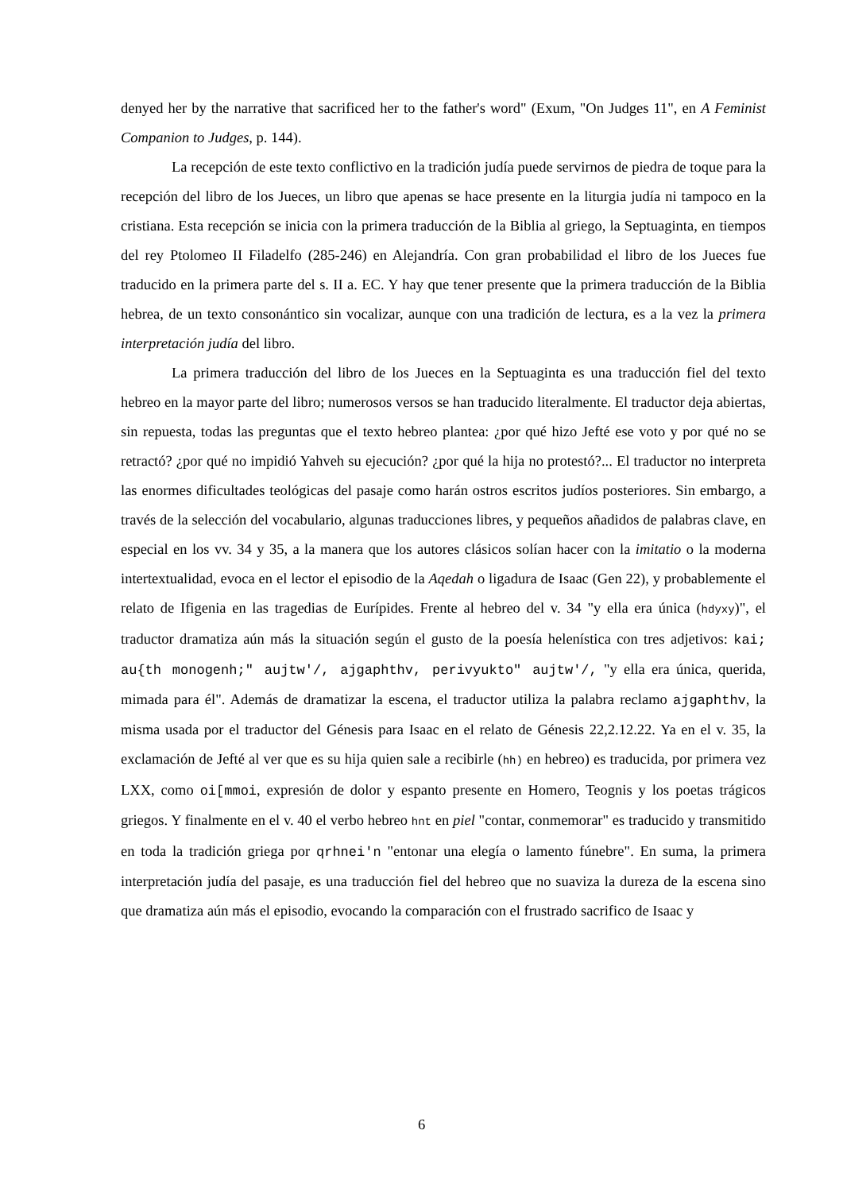denyed her by the narrative that sacrificed her to the father's word" (Exum, "On Judges 11", en A Feminist Companion to Judges, p. 144).
La recepción de este texto conflictivo en la tradición judía puede servirnos de piedra de toque para la recepción del libro de los Jueces, un libro que apenas se hace presente en la liturgia judía ni tampoco en la cristiana. Esta recepción se inicia con la primera traducción de la Biblia al griego, la Septuaginta, en tiempos del rey Ptolomeo II Filadelfo (285-246) en Alejandría. Con gran probabilidad el libro de los Jueces fue traducido en la primera parte del s. II a. EC. Y hay que tener presente que la primera traducción de la Biblia hebrea, de un texto consonántico sin vocalizar, aunque con una tradición de lectura, es a la vez la primera interpretación judía del libro.
La primera traducción del libro de los Jueces en la Septuaginta es una traducción fiel del texto hebreo en la mayor parte del libro; numerosos versos se han traducido literalmente. El traductor deja abiertas, sin repuesta, todas las preguntas que el texto hebreo plantea: ¿por qué hizo Jefté ese voto y por qué no se retractó? ¿por qué no impidió Yahveh su ejecución? ¿por qué la hija no protestó?... El traductor no interpreta las enormes dificultades teológicas del pasaje como harán ostros escritos judíos posteriores. Sin embargo, a través de la selección del vocabulario, algunas traducciones libres, y pequeños añadidos de palabras clave, en especial en los vv. 34 y 35, a la manera que los autores clásicos solían hacer con la imitatio o la moderna intertextualidad, evoca en el lector el episodio de la Aqedah o ligadura de Isaac (Gen 22), y probablemente el relato de Ifigenia en las tragedias de Eurípides. Frente al hebreo del v. 34 "y ella era única (hdyxy)", el traductor dramatiza aún más la situación según el gusto de la poesía helenística con tres adjetivos: kai; au{th monogenh;" aujtw'/, ajgaphthv, perivyukto" aujtw'/, "y ella era única, querida, mimada para él". Además de dramatizar la escena, el traductor utiliza la palabra reclamo ajgaphthv, la misma usada por el traductor del Génesis para Isaac en el relato de Génesis 22,2.12.22. Ya en el v. 35, la exclamación de Jefté al ver que es su hija quien sale a recibirle (hh) en hebreo) es traducida, por primera vez LXX, como oi[mmoi, expresión de dolor y espanto presente en Homero, Teognis y los poetas trágicos griegos. Y finalmente en el v. 40 el verbo hebreo hnt en piel "contar, conmemorar" es traducido y transmitido en toda la tradición griega por qrhnei'n "entonar una elegía o lamento fúnebre". En suma, la primera interpretación judía del pasaje, es una traducción fiel del hebreo que no suaviza la dureza de la escena sino que dramatiza aún más el episodio, evocando la comparación con el frustrado sacrifico de Isaac y
6